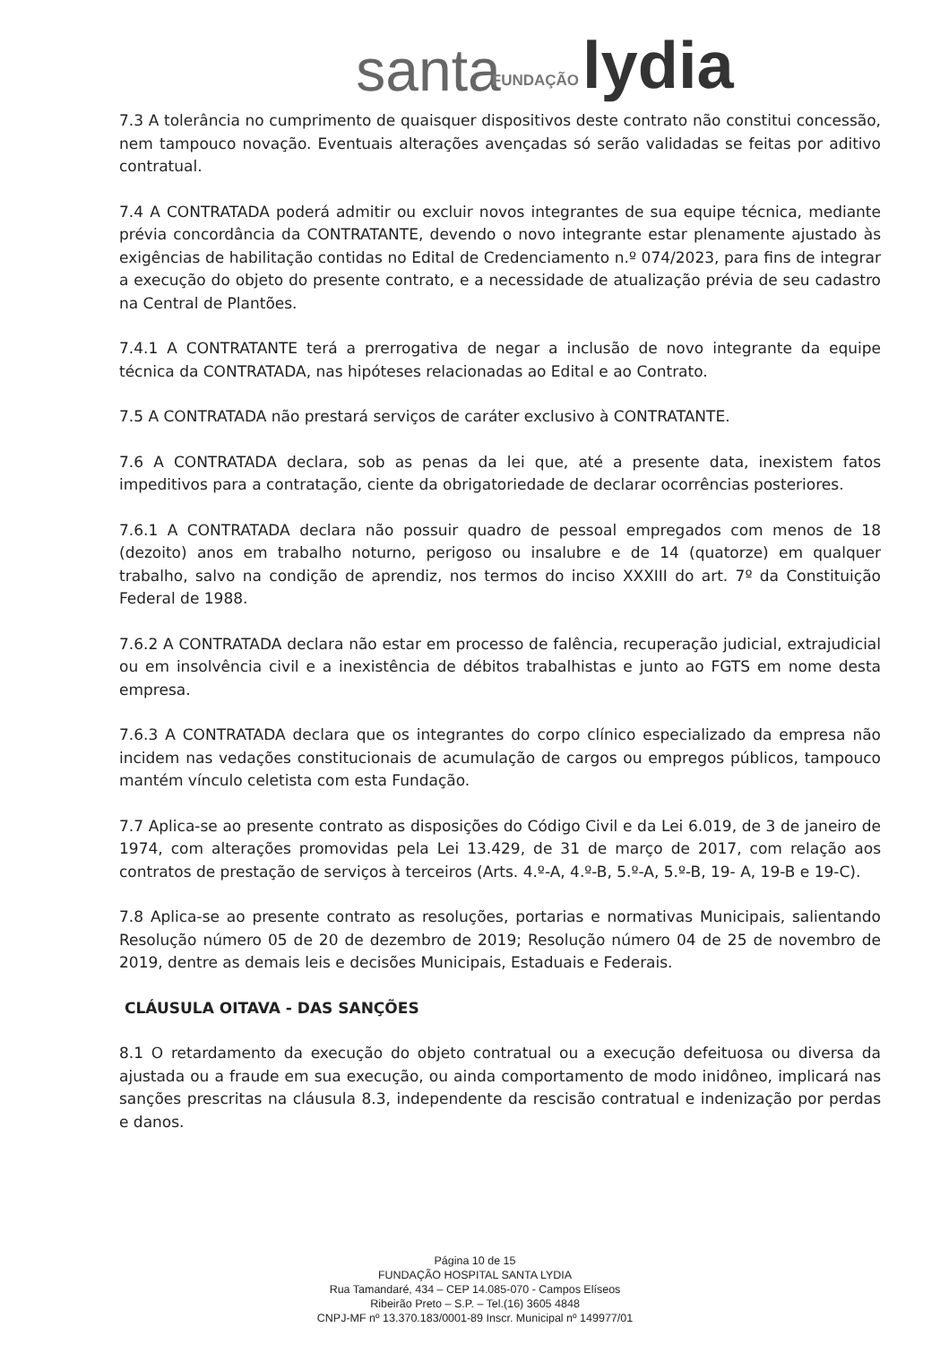santa FUNDAÇÃO lydia
7.3 A tolerância no cumprimento de quaisquer dispositivos deste contrato não constitui concessão, nem tampouco novação. Eventuais alterações avençadas só serão validadas se feitas por aditivo contratual.
7.4 A CONTRATADA poderá admitir ou excluir novos integrantes de sua equipe técnica, mediante prévia concordância da CONTRATANTE, devendo o novo integrante estar plenamente ajustado às exigências de habilitação contidas no Edital de Credenciamento n.º 074/2023, para fins de integrar a execução do objeto do presente contrato, e a necessidade de atualização prévia de seu cadastro na Central de Plantões.
7.4.1 A CONTRATANTE terá a prerrogativa de negar a inclusão de novo integrante da equipe técnica da CONTRATADA, nas hipóteses relacionadas ao Edital e ao Contrato.
7.5 A CONTRATADA não prestará serviços de caráter exclusivo à CONTRATANTE.
7.6 A CONTRATADA declara, sob as penas da lei que, até a presente data, inexistem fatos impeditivos para a contratação, ciente da obrigatoriedade de declarar ocorrências posteriores.
7.6.1 A CONTRATADA declara não possuir quadro de pessoal empregados com menos de 18 (dezoito) anos em trabalho noturno, perigoso ou insalubre e de 14 (quatorze) em qualquer trabalho, salvo na condição de aprendiz, nos termos do inciso XXXIII do art. 7º da Constituição Federal de 1988.
7.6.2 A CONTRATADA declara não estar em processo de falência, recuperação judicial, extrajudicial ou em insolvência civil e a inexistência de débitos trabalhistas e junto ao FGTS em nome desta empresa.
7.6.3 A CONTRATADA declara que os integrantes do corpo clínico especializado da empresa não incidem nas vedações constitucionais de acumulação de cargos ou empregos públicos, tampouco mantém vínculo celetista com esta Fundação.
7.7 Aplica-se ao presente contrato as disposições do Código Civil e da Lei 6.019, de 3 de janeiro de 1974, com alterações promovidas pela Lei 13.429, de 31 de março de 2017, com relação aos contratos de prestação de serviços à terceiros (Arts. 4.º-A, 4.º-B, 5.º-A, 5.º-B, 19- A, 19-B e 19-C).
7.8 Aplica-se ao presente contrato as resoluções, portarias e normativas Municipais, salientando Resolução número 05 de 20 de dezembro de 2019; Resolução número 04 de 25 de novembro de 2019, dentre as demais leis e decisões Municipais, Estaduais e Federais.
CLÁUSULA OITAVA - DAS SANÇÕES
8.1 O retardamento da execução do objeto contratual ou a execução defeituosa ou diversa da ajustada ou a fraude em sua execução, ou ainda comportamento de modo inidôneo, implicará nas sanções prescritas na cláusula 8.3, independente da rescisão contratual e indenização por perdas e danos.
Página 10 de 15
FUNDAÇÃO HOSPITAL SANTA LYDIA
Rua Tamandaré, 434 – CEP 14.085-070 - Campos Elíseos
Ribeirão Preto – S.P. – Tel.(16) 3605 4848
CNPJ-MF nº 13.370.183/0001-89 Inscr. Municipal nº 149977/01